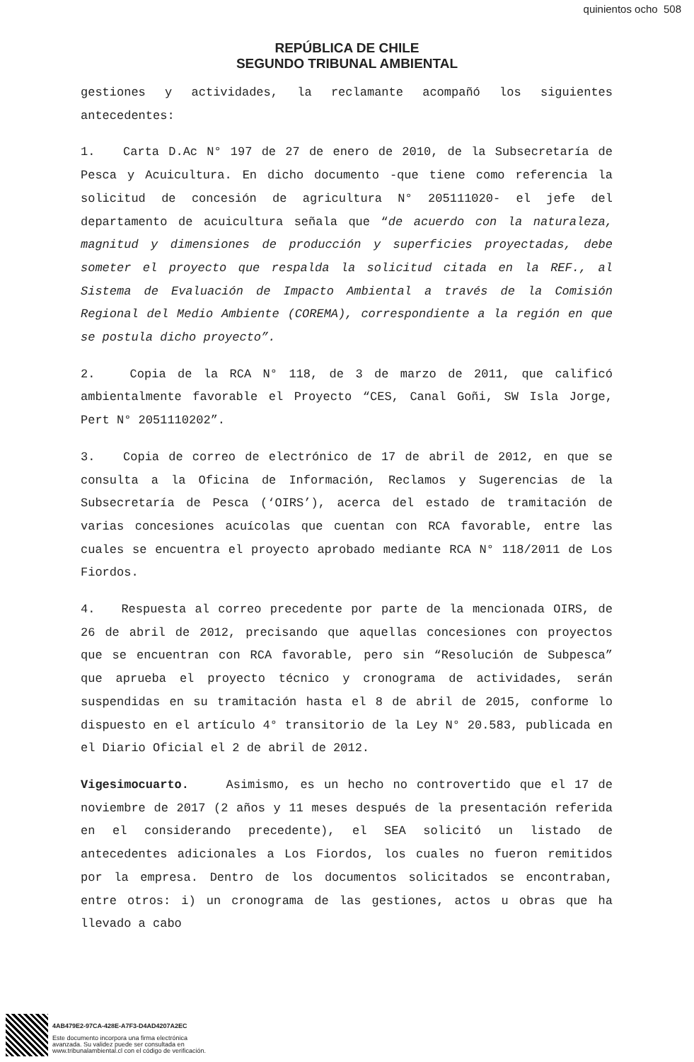quinientos ocho 508
REPÚBLICA DE CHILE
SEGUNDO TRIBUNAL AMBIENTAL
gestiones y actividades, la reclamante acompañó los siguientes antecedentes:
1. Carta D.Ac N° 197 de 27 de enero de 2010, de la Subsecretaría de Pesca y Acuicultura. En dicho documento -que tiene como referencia la solicitud de concesión de agricultura N° 205111020- el jefe del departamento de acuicultura señala que “de acuerdo con la naturaleza, magnitud y dimensiones de producción y superficies proyectadas, debe someter el proyecto que respalda la solicitud citada en la REF., al Sistema de Evaluación de Impacto Ambiental a través de la Comisión Regional del Medio Ambiente (COREMA), correspondiente a la región en que se postula dicho proyecto”.
2. Copia de la RCA N° 118, de 3 de marzo de 2011, que calificó ambientalmente favorable el Proyecto “CES, Canal Goñi, SW Isla Jorge, Pert N° 2051110202”.
3. Copia de correo de electrónico de 17 de abril de 2012, en que se consulta a la Oficina de Información, Reclamos y Sugerencias de la Subsecretaría de Pesca (‘OIRS’), acerca del estado de tramitación de varias concesiones acuícolas que cuentan con RCA favorable, entre las cuales se encuentra el proyecto aprobado mediante RCA N° 118/2011 de Los Fiordos.
4. Respuesta al correo precedente por parte de la mencionada OIRS, de 26 de abril de 2012, precisando que aquellas concesiones con proyectos que se encuentran con RCA favorable, pero sin “Resolución de Subpesca” que aprueba el proyecto técnico y cronograma de actividades, serán suspendidas en su tramitación hasta el 8 de abril de 2015, conforme lo dispuesto en el artículo 4° transitorio de la Ley N° 20.583, publicada en el Diario Oficial el 2 de abril de 2012.
Vigesimocuarto. Asimismo, es un hecho no controvertido que el 17 de noviembre de 2017 (2 años y 11 meses después de la presentación referida en el considerando precedente), el SEA solicitó un listado de antecedentes adicionales a Los Fiordos, los cuales no fueron remitidos por la empresa. Dentro de los documentos solicitados se encontraban, entre otros: i) un cronograma de las gestiones, actos u obras que ha llevado a cabo
4AB479E2-97CA-428E-A7F3-D4AD4207A2EC
Este documento incorpora una firma electrónica
avanzada. Su validez puede ser consultada en
www.tribunalambiental.cl con el código de verificación.